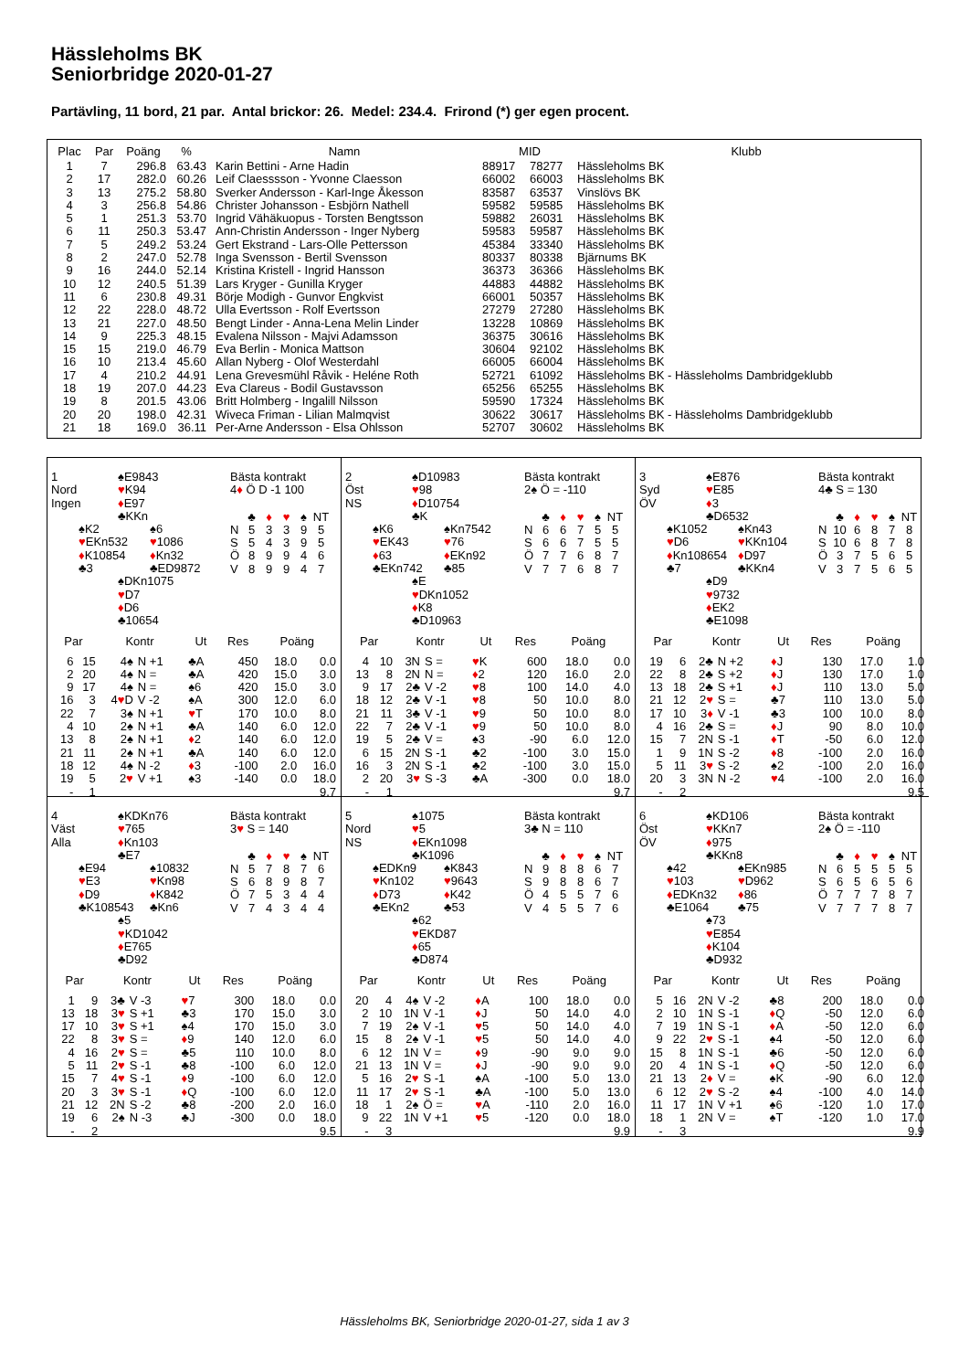Hässleholms BK
Seniorbridge 2020-01-27
Partävling, 11 bord, 21 par. Antal brickor: 26. Medel: 234.4. Frirond (*) ger egen procent.
| Plac | Par | Poäng | % | Namn | MID | | Klubb |
| --- | --- | --- | --- | --- | --- | --- | --- |
| 1 | 7 | 296.8 | 63.43 | Karin Bettini - Arne Hadin | 88917 | 78277 | Hässleholms BK |
| 2 | 17 | 282.0 | 60.26 | Leif Claesssson - Yvonne Claesson | 66002 | 66003 | Hässleholms BK |
| 3 | 13 | 275.2 | 58.80 | Sverker Andersson - Karl-Inge Åkesson | 83587 | 63537 | Vinslövs BK |
| 4 | 3 | 256.8 | 54.86 | Christer Johansson - Esbjörn Nathell | 59582 | 59585 | Hässleholms BK |
| 5 | 1 | 251.3 | 53.70 | Ingrid Vähäkuopus - Torsten Bengtsson | 59882 | 26031 | Hässleholms BK |
| 6 | 11 | 250.3 | 53.47 | Ann-Christin Andersson - Inger Nyberg | 59583 | 59587 | Hässleholms BK |
| 7 | 5 | 249.2 | 53.24 | Gert Ekstrand - Lars-Olle Pettersson | 45384 | 33340 | Hässleholms BK |
| 8 | 2 | 247.0 | 52.78 | Inga Svensson - Bertil Svensson | 80337 | 80338 | Bjärnums BK |
| 9 | 16 | 244.0 | 52.14 | Kristina Kristell - Ingrid Hansson | 36373 | 36366 | Hässleholms BK |
| 10 | 12 | 240.5 | 51.39 | Lars Kryger - Gunilla Kryger | 44883 | 44882 | Hässleholms BK |
| 11 | 6 | 230.8 | 49.31 | Börje Modigh - Gunvor Engkvist | 66001 | 50357 | Hässleholms BK |
| 12 | 22 | 228.0 | 48.72 | Ulla Evertsson - Rolf Evertsson | 27279 | 27280 | Hässleholms BK |
| 13 | 21 | 227.0 | 48.50 | Bengt Linder - Anna-Lena Melin Linder | 13228 | 10869 | Hässleholms BK |
| 14 | 9 | 225.3 | 48.15 | Evalena Nilsson - Majvi Adamsson | 36375 | 30616 | Hässleholms BK |
| 15 | 15 | 219.0 | 46.79 | Eva Berlin - Monica Mattson | 30604 | 92102 | Hässleholms BK |
| 16 | 10 | 213.4 | 45.60 | Allan Nyberg - Olof Westerdahl | 66005 | 66004 | Hässleholms BK |
| 17 | 4 | 210.2 | 44.91 | Lena Grevesmühl Råvik - Heléne Roth | 52721 | 61092 | Hässleholms BK - Hässleholms Dambridgeklubb |
| 18 | 19 | 207.0 | 44.23 | Eva Clareus - Bodil Gustavsson | 65256 | 65255 | Hässleholms BK |
| 19 | 8 | 201.5 | 43.06 | Britt Holmberg - Ingalill Nilsson | 59590 | 17324 | Hässleholms BK |
| 20 | 20 | 198.0 | 42.31 | Wiveca Friman - Lilian Malmqvist | 30622 | 30617 | Hässleholms BK - Hässleholms Dambridgeklubb |
| 21 | 18 | 169.0 | 36.11 | Per-Arne Andersson - Elsa Ohlsson | 52707 | 30602 | Hässleholms BK |
1
♠E9843
Nord
♥K94
Ingen
♦E97
♣KKn
♠K2
♠6
♥EKn532
♥1086
♦K10854
♦Kn32
♣3
♣ED9872
♠DKn1075
♥D7
♦D6
♣10654
Bästa kontrakt
4♦ Ö D -1 100
| | ♣ | ♦ | ♥ | ♠ | NT |
| N | 5 | 3 | 3 | 9 | 5 |
| S | 5 | 4 | 3 | 9 | 5 |
| Ö | 8 | 9 | 9 | 4 | 6 |
| V | 8 | 9 | 9 | 4 | 7 |
| Par | | Kontr | | Ut | Res | Poäng | |
| --- | --- | --- | --- | --- | --- | --- | --- |
| 6 | 15 | 4♠ | N +1 | ♣A | 450 | 18.0 | 0.0 |
| 2 | 20 | 4♠ | N = | ♣A | 420 | 15.0 | 3.0 |
| 9 | 17 | 4♠ | N = | ♠6 | 420 | 15.0 | 3.0 |
| 16 | 3 | 4 ♥ D | V -2 | ♠A | 300 | 12.0 | 6.0 |
| 22 | 7 | 3♠ | N +1 | ♥ T | 170 | 10.0 | 8.0 |
| 4 | 10 | 2♠ | N +1 | ♣A | 140 | 6.0 | 12.0 |
| 13 | 8 | 2♠ | N +1 | ♦ 2 | 140 | 6.0 | 12.0 |
| 21 | 11 | 2♠ | N +1 | ♣A | 140 | 6.0 | 12.0 |
| 18 | 12 | 4♠ | N -2 | ♦ 3 | -100 | 2.0 | 16.0 |
| 19 | 5 | 2 ♥ | V +1 | ♠3 | -140 | 0.0 | 18.0 |
| - | 1 | | | | | | 9.7 |
2
♠D10983
Öst
♥98
NS
♦D10754
♣K
♠K6
♠Kn7542
♥EK43
♥76
♦63
♦EKn92
♣EKn742
♣85
♠E
♥DKn1052
♦K8
♣D10963
Bästa kontrakt
2♠ Ö = -110
| | ♣ | ♦ | ♥ | ♠ | NT |
| N | 6 | 6 | 7 | 5 | 5 |
| S | 6 | 6 | 7 | 5 | 5 |
| Ö | 7 | 7 | 6 | 8 | 7 |
| V | 7 | 7 | 6 | 8 | 7 |
| Par | | Kontr | | Ut | Res | Poäng | |
| --- | --- | --- | --- | --- | --- | --- | --- |
| 4 | 10 | 3N | S = | ♥ K | 600 | 18.0 | 0.0 |
| 13 | 8 | 2N | N = | ♦ 2 | 120 | 16.0 | 2.0 |
| 9 | 17 | 2♣ | V -2 | ♥ 8 | 100 | 14.0 | 4.0 |
| 18 | 12 | 2♣ | V -1 | ♥ 8 | 50 | 10.0 | 8.0 |
| 21 | 11 | 3♣ | V -1 | ♥ 9 | 50 | 10.0 | 8.0 |
| 22 | 7 | 2♣ | V -1 | ♥ 9 | 50 | 10.0 | 8.0 |
| 19 | 5 | 2♣ | V = | ♠3 | -90 | 6.0 | 12.0 |
| 6 | 15 | 2N | S -1 | ♣2 | -100 | 3.0 | 15.0 |
| 16 | 3 | 2N | S -1 | ♣2 | -100 | 3.0 | 15.0 |
| 2 | 20 | 3 ♥ | S -3 | ♣A | -300 | 0.0 | 18.0 |
| - | 1 | | | | | | 9.7 |
3
♠E876
Syd
♥E85
ÖV
♦3
♣D6532
♠K1052
♠Kn43
♥D6
♥KKn104
♦Kn108654
♦D97
♣7
♣KKn4
♠D9
♥9732
♦EK2
♣E1098
Bästa kontrakt
4♣ S = 130
| | ♣ | ♦ | ♥ | ♠ | NT |
| N | 10 | 6 | 8 | 7 | 8 |
| S | 10 | 6 | 8 | 7 | 8 |
| Ö | 3 | 7 | 5 | 6 | 5 |
| V | 3 | 7 | 5 | 6 | 5 |
| Par | | Kontr | | Ut | Res | Poäng | |
| --- | --- | --- | --- | --- | --- | --- | --- |
| 19 | 6 | 2♣ | N +2 | ♦ J | 130 | 17.0 | 1.0 |
| 22 | 8 | 2♣ | S +2 | ♦ J | 130 | 17.0 | 1.0 |
| 13 | 18 | 2♣ | S +1 | ♦ J | 110 | 13.0 | 5.0 |
| 21 | 12 | 2 ♥ | S = | ♣7 | 110 | 13.0 | 5.0 |
| 17 | 10 | 3 ♦ | V -1 | ♣3 | 100 | 10.0 | 8.0 |
| 4 | 16 | 2♣ | S = | ♦ J | 90 | 8.0 | 10.0 |
| 15 | 7 | 2N | S -1 | ♦ T | -50 | 6.0 | 12.0 |
| 1 | 9 | 1N | S -2 | ♦ 8 | -100 | 2.0 | 16.0 |
| 5 | 11 | 3 ♥ | S -2 | ♠2 | -100 | 2.0 | 16.0 |
| 20 | 3 | 3N | N -2 | ♥ 4 | -100 | 2.0 | 16.0 |
| - | 2 | | | | | | 9.5 |
4
♠KDKn76
Väst
♥765
Alla
♦Kn103
♣E7
♠E94
♠10832
♥E3
♥Kn98
♦D9
♦K842
♣K108543
♣Kn6
♠5
♥KD1042
♦E765
♣D92
Bästa kontrakt
3♥ S = 140
| | ♣ | ♦ | ♥ | ♠ | NT |
| N | 5 | 7 | 8 | 7 | 6 |
| S | 6 | 8 | 9 | 8 | 7 |
| Ö | 7 | 5 | 3 | 4 | 4 |
| V | 7 | 4 | 3 | 4 | 4 |
| Par | | Kontr | | Ut | Res | Poäng | |
| --- | --- | --- | --- | --- | --- | --- | --- |
| 1 | 9 | 3♣ | V -3 | ♥ 7 | 300 | 18.0 | 0.0 |
| 13 | 18 | 3 ♥ | S +1 | ♣3 | 170 | 15.0 | 3.0 |
| 17 | 10 | 3 ♥ | S +1 | ♠4 | 170 | 15.0 | 3.0 |
| 22 | 8 | 3 ♥ | S = | ♦ 9 | 140 | 12.0 | 6.0 |
| 4 | 16 | 2 ♥ | S = | ♣5 | 110 | 10.0 | 8.0 |
| 5 | 11 | 2 ♥ | S -1 | ♣8 | -100 | 6.0 | 12.0 |
| 15 | 7 | 4 ♥ | S -1 | ♦ 9 | -100 | 6.0 | 12.0 |
| 20 | 3 | 3 ♥ | S -1 | ♦ Q | -100 | 6.0 | 12.0 |
| 21 | 12 | 2N | S -2 | ♣8 | -200 | 2.0 | 16.0 |
| 19 | 6 | 2♠ | N -3 | ♣J | -300 | 0.0 | 18.0 |
| - | 2 | | | | | | 9.5 |
5
♠1075
Nord
♥5
NS
♦EKn1098
♣K1096
♠EDKn9
♠K843
♥Kn102
♥9643
♦D73
♦K42
♣EKn2
♣53
♠62
♥EKD87
♦65
♣D874
Bästa kontrakt
3♣ N = 110
| | ♣ | ♦ | ♥ | ♠ | NT |
| N | 9 | 8 | 8 | 6 | 7 |
| S | 9 | 8 | 8 | 6 | 7 |
| Ö | 4 | 5 | 5 | 7 | 6 |
| V | 4 | 5 | 5 | 7 | 6 |
| Par | | Kontr | | Ut | Res | Poäng | |
| --- | --- | --- | --- | --- | --- | --- | --- |
| 20 | 4 | 4♠ | V -2 | ♦ A | 100 | 18.0 | 0.0 |
| 2 | 10 | 1N | V -1 | ♦ J | 50 | 14.0 | 4.0 |
| 7 | 19 | 2♠ | V -1 | ♥ 5 | 50 | 14.0 | 4.0 |
| 15 | 8 | 2♠ | V -1 | ♥ 5 | 50 | 14.0 | 4.0 |
| 6 | 12 | 1N | V = | ♦ 9 | -90 | 9.0 | 9.0 |
| 21 | 13 | 1N | V = | ♦ J | -90 | 9.0 | 9.0 |
| 5 | 16 | 2 ♥ | S -1 | ♠A | -100 | 5.0 | 13.0 |
| 11 | 17 | 2 ♥ | S -1 | ♣A | -100 | 5.0 | 13.0 |
| 18 | 1 | 2♠ | Ö = | ♥ A | -110 | 2.0 | 16.0 |
| 9 | 22 | 1N | V +1 | ♥ 5 | -120 | 0.0 | 18.0 |
| - | 3 | | | | | | 9.9 |
6
♠KD106
Öst
♥KKn7
ÖV
♦975
♣KKn8
♠42
♠EKn985
♥103
♥D962
♦EDKn32
♦86
♣E1064
♣75
♠73
♥E854
♦K104
♣D932
Bästa kontrakt
2♠ Ö = -110
| | ♣ | ♦ | ♥ | ♠ | NT |
| N | 6 | 5 | 5 | 5 | 5 |
| S | 6 | 5 | 6 | 5 | 6 |
| Ö | 7 | 7 | 7 | 8 | 7 |
| V | 7 | 7 | 7 | 8 | 7 |
| Par | | Kontr | | Ut | Res | Poäng | |
| --- | --- | --- | --- | --- | --- | --- | --- |
| 5 | 16 | 2N | V -2 | ♣8 | 200 | 18.0 | 0.0 |
| 2 | 10 | 1N | S -1 | ♦ Q | -50 | 12.0 | 6.0 |
| 7 | 19 | 1N | S -1 | ♦ A | -50 | 12.0 | 6.0 |
| 9 | 22 | 2 ♥ | S -1 | ♠4 | -50 | 12.0 | 6.0 |
| 15 | 8 | 1N | S -1 | ♣6 | -50 | 12.0 | 6.0 |
| 20 | 4 | 1N | S -1 | ♦ Q | -50 | 12.0 | 6.0 |
| 21 | 13 | 2 ♦ | V = | ♠K | -90 | 6.0 | 12.0 |
| 6 | 12 | 2 ♥ | S -2 | ♠4 | -100 | 4.0 | 14.0 |
| 11 | 17 | 1N | V +1 | ♠6 | -120 | 1.0 | 17.0 |
| 18 | 1 | 2N | V = | ♠T | -120 | 1.0 | 17.0 |
| - | 3 | | | | | | 9.9 |
Hässleholms BK, Seniorbridge 2020-01-27, sida 1 av 3